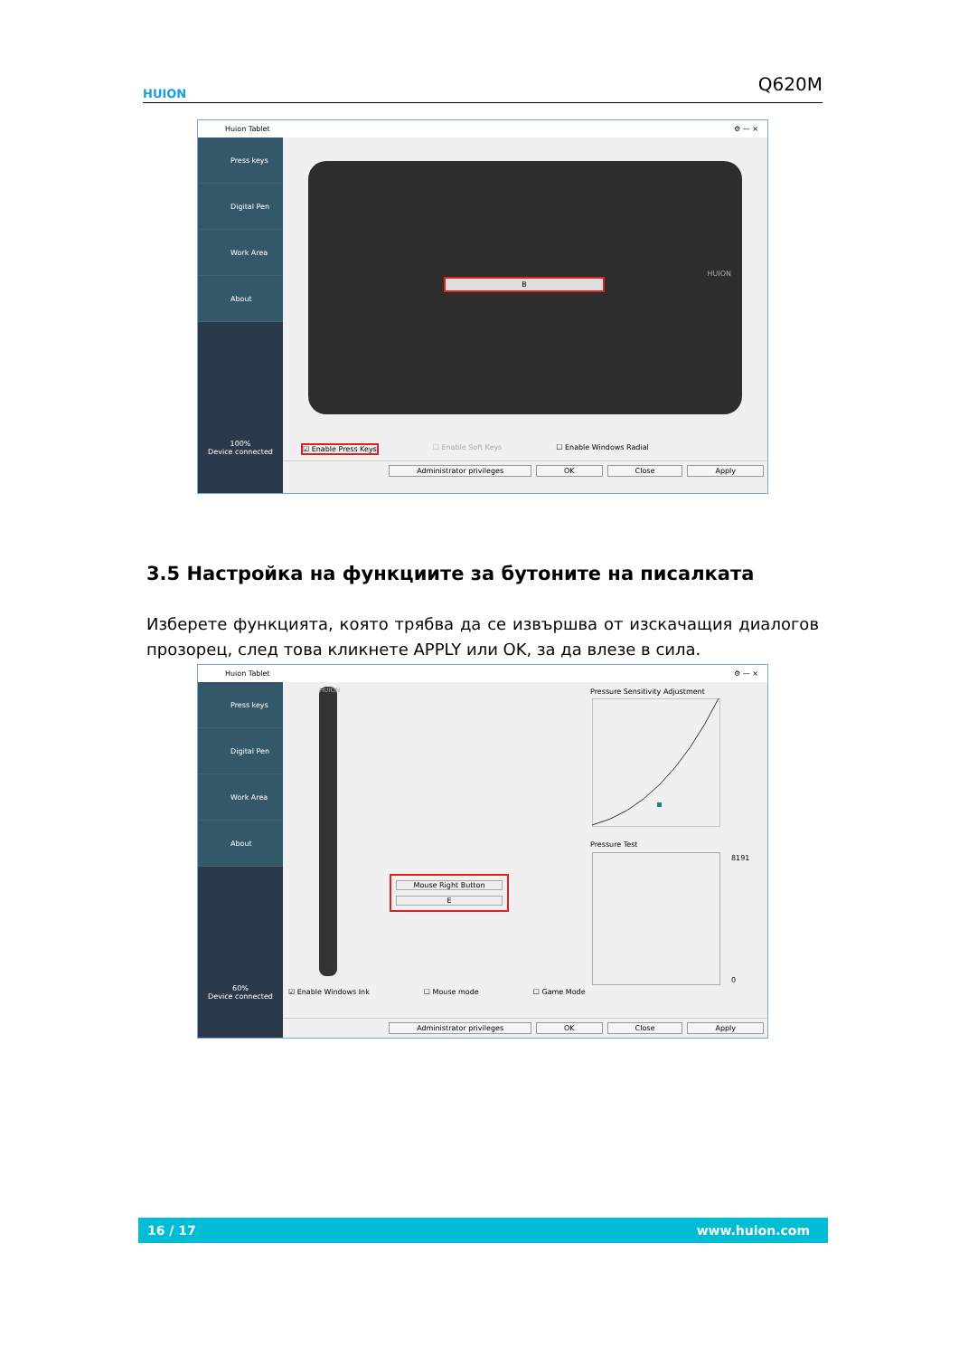HUION Q620M
Huion Tablet ⚙ — ×
Press keys
Digital Pen
Work Area
About
100%
Device connected
B
HUION
☑ Enable Press Keys ☐ Enable Soft Keys ☐ Enable Windows Radial
Administrator privileges OK Close Apply
3.5 Настройка на функциите за бутоните на писалката
Изберете функцията, която трябва да се извършва от изскачащия диалогов прозорец, след това кликнете APPLY или OK, за да влезе в сила.
Huion Tablet ⚙ — ×
Press keys
Digital Pen
Work Area
About
60%
Device connected
HUION
Mouse Right Button
E
Pressure Sensitivity Adjustment
Pressure Test
8191
0
☑ Enable Windows Ink ☐ Mouse mode ☐ Game Mode
Administrator privileges OK Close Apply
16 / 17 www.huion.com